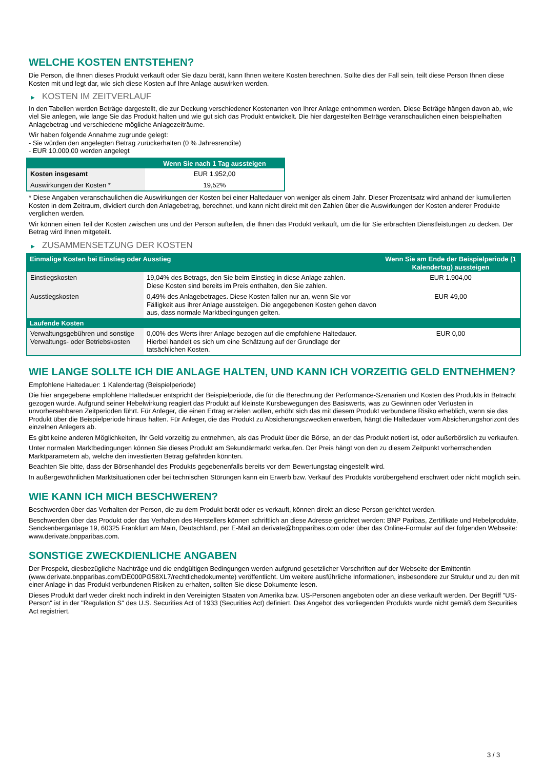WELCHE KOSTEN ENTSTEHEN?
Die Person, die Ihnen dieses Produkt verkauft oder Sie dazu berät, kann Ihnen weitere Kosten berechnen. Sollte dies der Fall sein, teilt diese Person Ihnen diese Kosten mit und legt dar, wie sich diese Kosten auf Ihre Anlage auswirken werden.
▶ KOSTEN IM ZEITVERLAUF
In den Tabellen werden Beträge dargestellt, die zur Deckung verschiedener Kostenarten von Ihrer Anlage entnommen werden. Diese Beträge hängen davon ab, wie viel Sie anlegen, wie lange Sie das Produkt halten und wie gut sich das Produkt entwickelt. Die hier dargestellten Beträge veranschaulichen einen beispielhaften Anlagebetrag und verschiedene mögliche Anlagezeiträume.
Wir haben folgende Annahme zugrunde gelegt:
- Sie würden den angelegten Betrag zurückerhalten (0 % Jahresrendite)
- EUR 10.000,00 werden angelegt
| | Wenn Sie nach 1 Tag aussteigen |
| --- | --- |
| Kosten insgesamt | EUR 1.952,00 |
| Auswirkungen der Kosten * | 19,52% |
* Diese Angaben veranschaulichen die Auswirkungen der Kosten bei einer Haltedauer von weniger als einem Jahr. Dieser Prozentsatz wird anhand der kumulierten Kosten in dem Zeitraum, dividiert durch den Anlagebetrag, berechnet, und kann nicht direkt mit den Zahlen über die Auswirkungen der Kosten anderer Produkte verglichen werden.
Wir können einen Teil der Kosten zwischen uns und der Person aufteilen, die Ihnen das Produkt verkauft, um die für Sie erbrachten Dienstleistungen zu decken. Der Betrag wird Ihnen mitgeteilt.
▶ ZUSAMMENSETZUNG DER KOSTEN
| Einmalige Kosten bei Einstieg oder Ausstieg | | Wenn Sie am Ende der Beispielperiode (1 Kalendertag) aussteigen |
| --- | --- | --- |
| Einstiegskosten | 19,04% des Betrags, den Sie beim Einstieg in diese Anlage zahlen. Diese Kosten sind bereits im Preis enthalten, den Sie zahlen. | EUR 1.904,00 |
| Ausstiegskosten | 0,49% des Anlagebetrages. Diese Kosten fallen nur an, wenn Sie vor Fälligkeit aus ihrer Anlage aussteigen. Die angegebenen Kosten gehen davon aus, dass normale Marktbedingungen gelten. | EUR 49,00 |
| Laufende Kosten | | |
| Verwaltungsgebühren und sonstige Verwaltungs- oder Betriebskosten | 0,00% des Werts ihrer Anlage bezogen auf die empfohlene Haltedauer. Hierbei handelt es sich um eine Schätzung auf der Grundlage der tatsächlichen Kosten. | EUR 0,00 |
WIE LANGE SOLLTE ICH DIE ANLAGE HALTEN, UND KANN ICH VORZEITIG GELD ENTNEHMEN?
Empfohlene Haltedauer: 1 Kalendertag (Beispielperiode)
Die hier angegebene empfohlene Haltedauer entspricht der Beispielperiode, die für die Berechnung der Performance-Szenarien und Kosten des Produkts in Betracht gezogen wurde. Aufgrund seiner Hebelwirkung reagiert das Produkt auf kleinste Kursbewegungen des Basiswerts, was zu Gewinnen oder Verlusten in unvorhersehbaren Zeitperioden führt. Für Anleger, die einen Ertrag erzielen wollen, erhöht sich das mit diesem Produkt verbundene Risiko erheblich, wenn sie das Produkt über die Beispielperiode hinaus halten. Für Anleger, die das Produkt zu Absicherungszwecken erwerben, hängt die Haltedauer vom Absicherungshorizont des einzelnen Anlegers ab.
Es gibt keine anderen Möglichkeiten, Ihr Geld vorzeitig zu entnehmen, als das Produkt über die Börse, an der das Produkt notiert ist, oder außerbörslich zu verkaufen.
Unter normalen Marktbedingungen können Sie dieses Produkt am Sekundärmarkt verkaufen. Der Preis hängt von den zu diesem Zeitpunkt vorherrschenden Marktparametern ab, welche den investierten Betrag gefährden könnten.
Beachten Sie bitte, dass der Börsenhandel des Produkts gegebenenfalls bereits vor dem Bewertungstag eingestellt wird.
In außergewöhnlichen Marktsituationen oder bei technischen Störungen kann ein Erwerb bzw. Verkauf des Produkts vorübergehend erschwert oder nicht möglich sein.
WIE KANN ICH MICH BESCHWEREN?
Beschwerden über das Verhalten der Person, die zu dem Produkt berät oder es verkauft, können direkt an diese Person gerichtet werden.
Beschwerden über das Produkt oder das Verhalten des Herstellers können schriftlich an diese Adresse gerichtet werden: BNP Paribas, Zertifikate und Hebelprodukte, Senckenberganlage 19, 60325 Frankfurt am Main, Deutschland, per E-Mail an derivate@bnpparibas.com oder über das Online-Formular auf der folgenden Webseite: www.derivate.bnpparibas.com.
SONSTIGE ZWECKDIENLICHE ANGABEN
Der Prospekt, diesbezügliche Nachträge und die endgültigen Bedingungen werden aufgrund gesetzlicher Vorschriften auf der Webseite der Emittentin (www.derivate.bnpparibas.com/DE000PG58XL7/rechtlichedokumente) veröffentlicht. Um weitere ausführliche Informationen, insbesondere zur Struktur und zu den mit einer Anlage in das Produkt verbundenen Risiken zu erhalten, sollten Sie diese Dokumente lesen.
Dieses Produkt darf weder direkt noch indirekt in den Vereinigten Staaten von Amerika bzw. US-Personen angeboten oder an diese verkauft werden. Der Begriff "US-Person" ist in der "Regulation S" des U.S. Securities Act of 1933 (Securities Act) definiert. Das Angebot des vorliegenden Produkts wurde nicht gemäß dem Securities Act registriert.
3 / 3